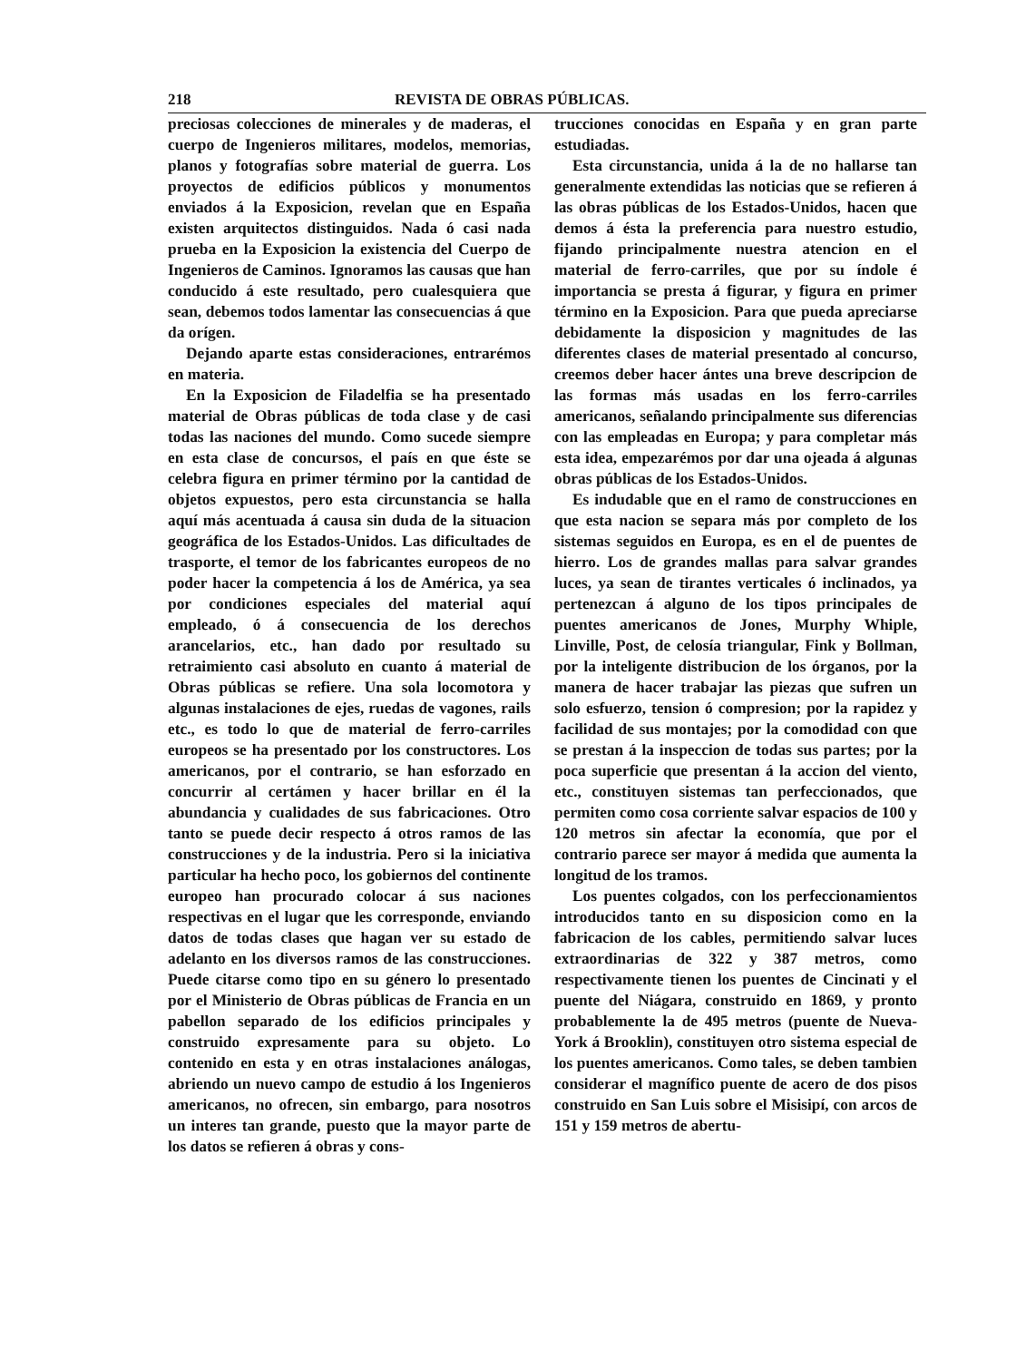218 REVISTA DE OBRAS PÚBLICAS.
preciosas colecciones de minerales y de maderas, el cuerpo de Ingenieros militares, modelos, memorias, planos y fotografías sobre material de guerra. Los proyectos de edificios públicos y monumentos enviados á la Exposicion, revelan que en España existen arquitectos distinguidos. Nada ó casi nada prueba en la Exposicion la existencia del Cuerpo de Ingenieros de Caminos. Ignoramos las causas que han conducido á este resultado, pero cualesquiera que sean, debemos todos lamentar las consecuencias á que da orígen.
Dejando aparte estas consideraciones, entrarémos en materia.
En la Exposicion de Filadelfia se ha presentado material de Obras públicas de toda clase y de casi todas las naciones del mundo. Como sucede siempre en esta clase de concursos, el país en que éste se celebra figura en primer término por la cantidad de objetos expuestos, pero esta circunstancia se halla aquí más acentuada á causa sin duda de la situacion geográfica de los Estados-Unidos. Las dificultades de trasporte, el temor de los fabricantes europeos de no poder hacer la competencia á los de América, ya sea por condiciones especiales del material aquí empleado, ó á consecuencia de los derechos arancelarios, etc., han dado por resultado su retraimiento casi absoluto en cuanto á material de Obras públicas se refiere. Una sola locomotora y algunas instalaciones de ejes, ruedas de vagones, rails etc., es todo lo que de material de ferro-carriles europeos se ha presentado por los constructores. Los americanos, por el contrario, se han esforzado en concurrir al certámen y hacer brillar en él la abundancia y cualidades de sus fabricaciones. Otro tanto se puede decir respecto á otros ramos de las construcciones y de la industria. Pero si la iniciativa particular ha hecho poco, los gobiernos del continente europeo han procurado colocar á sus naciones respectivas en el lugar que les corresponde, enviando datos de todas clases que hagan ver su estado de adelanto en los diversos ramos de las construcciones. Puede citarse como tipo en su género lo presentado por el Ministerio de Obras públicas de Francia en un pabellon separado de los edificios principales y construido expresamente para su objeto. Lo contenido en esta y en otras instalaciones análogas, abriendo un nuevo campo de estudio á los Ingenieros americanos, no ofrecen, sin embargo, para nosotros un interes tan grande, puesto que la mayor parte de los datos se refieren á obras y cons-
trucciones conocidas en España y en gran parte estudiadas.
Esta circunstancia, unida á la de no hallarse tan generalmente extendidas las noticias que se refieren á las obras públicas de los Estados-Unidos, hacen que demos á ésta la preferencia para nuestro estudio, fijando principalmente nuestra atencion en el material de ferro-carriles, que por su índole é importancia se presta á figurar, y figura en primer término en la Exposicion. Para que pueda apreciarse debidamente la disposicion y magnitudes de las diferentes clases de material presentado al concurso, creemos deber hacer ántes una breve descripcion de las formas más usadas en los ferro-carriles americanos, señalando principalmente sus diferencias con las empleadas en Europa; y para completar más esta idea, empezarémos por dar una ojeada á algunas obras públicas de los Estados-Unidos.
Es indudable que en el ramo de construcciones en que esta nacion se separa más por completo de los sistemas seguidos en Europa, es en el de puentes de hierro. Los de grandes mallas para salvar grandes luces, ya sean de tirantes verticales ó inclinados, ya pertenezcan á alguno de los tipos principales de puentes americanos de Jones, Murphy Whiple, Linville, Post, de celosía triangular, Fink y Bollman, por la inteligente distribucion de los órganos, por la manera de hacer trabajar las piezas que sufren un solo esfuerzo, tension ó compresion; por la rapidez y facilidad de sus montajes; por la comodidad con que se prestan á la inspeccion de todas sus partes; por la poca superficie que presentan á la accion del viento, etc., constituyen sistemas tan perfeccionados, que permiten como cosa corriente salvar espacios de 100 y 120 metros sin afectar la economía, que por el contrario parece ser mayor á medida que aumenta la longitud de los tramos.
Los puentes colgados, con los perfeccionamientos introducidos tanto en su disposicion como en la fabricacion de los cables, permitiendo salvar luces extraordinarias de 322 y 387 metros, como respectivamente tienen los puentes de Cincinati y el puente del Niágara, construido en 1869, y pronto probablemente la de 495 metros (puente de Nueva-York á Brooklin), constituyen otro sistema especial de los puentes americanos. Como tales, se deben tambien considerar el magnífico puente de acero de dos pisos construido en San Luis sobre el Misisipí, con arcos de 151 y 159 metros de abertu-